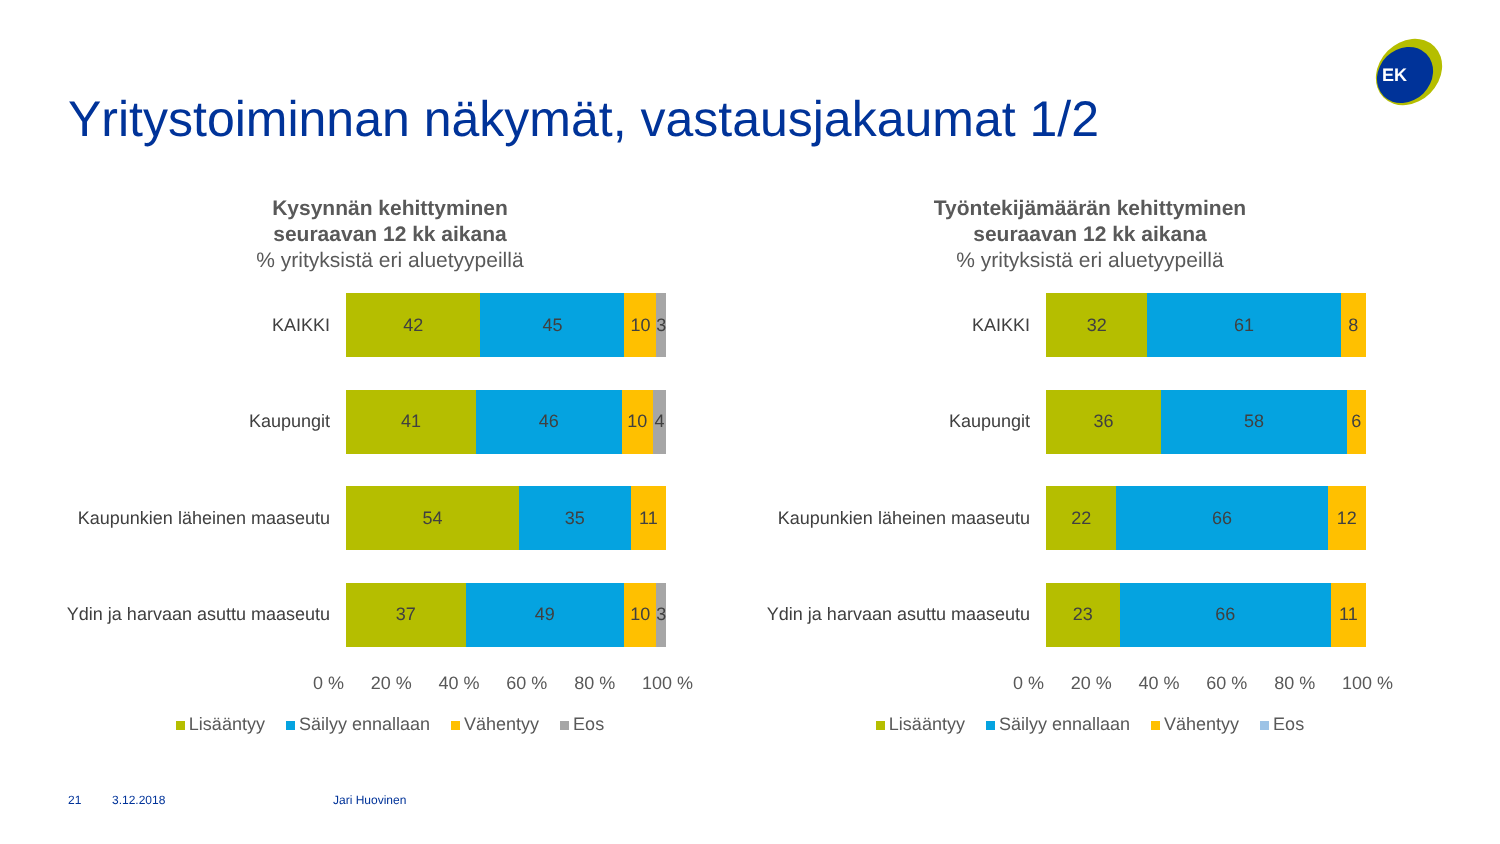Yritystoiminnan näkymät, vastausjakaumat 1/2
EK
Kysynnän kehittyminen
seuraavan 12 kk aikana% yrityksistä eri aluetyypeillä
KAIKKI
42 45 10 3
Kaupungit
41 46 10 4
Kaupunkien läheinen maaseutu
54 35 11
Ydin ja harvaan asuttu maaseutu
37 49 10 3
0 % 20 % 40 % 60 % 80 % 100 %
Lisääntyy Säilyy ennallaan Vähentyy Eos
Työntekijämäärän kehittyminen
seuraavan 12 kk aikana% yrityksistä eri aluetyypeillä
KAIKKI
32 61 8
Kaupungit
36 58 6
Kaupunkien läheinen maaseutu
22 66 12
Ydin ja harvaan asuttu maaseutu
23 66 11
0 % 20 % 40 % 60 % 80 % 100 %
Lisääntyy Säilyy ennallaan Vähentyy Eos
21 3.12.2018 Jari Huovinen